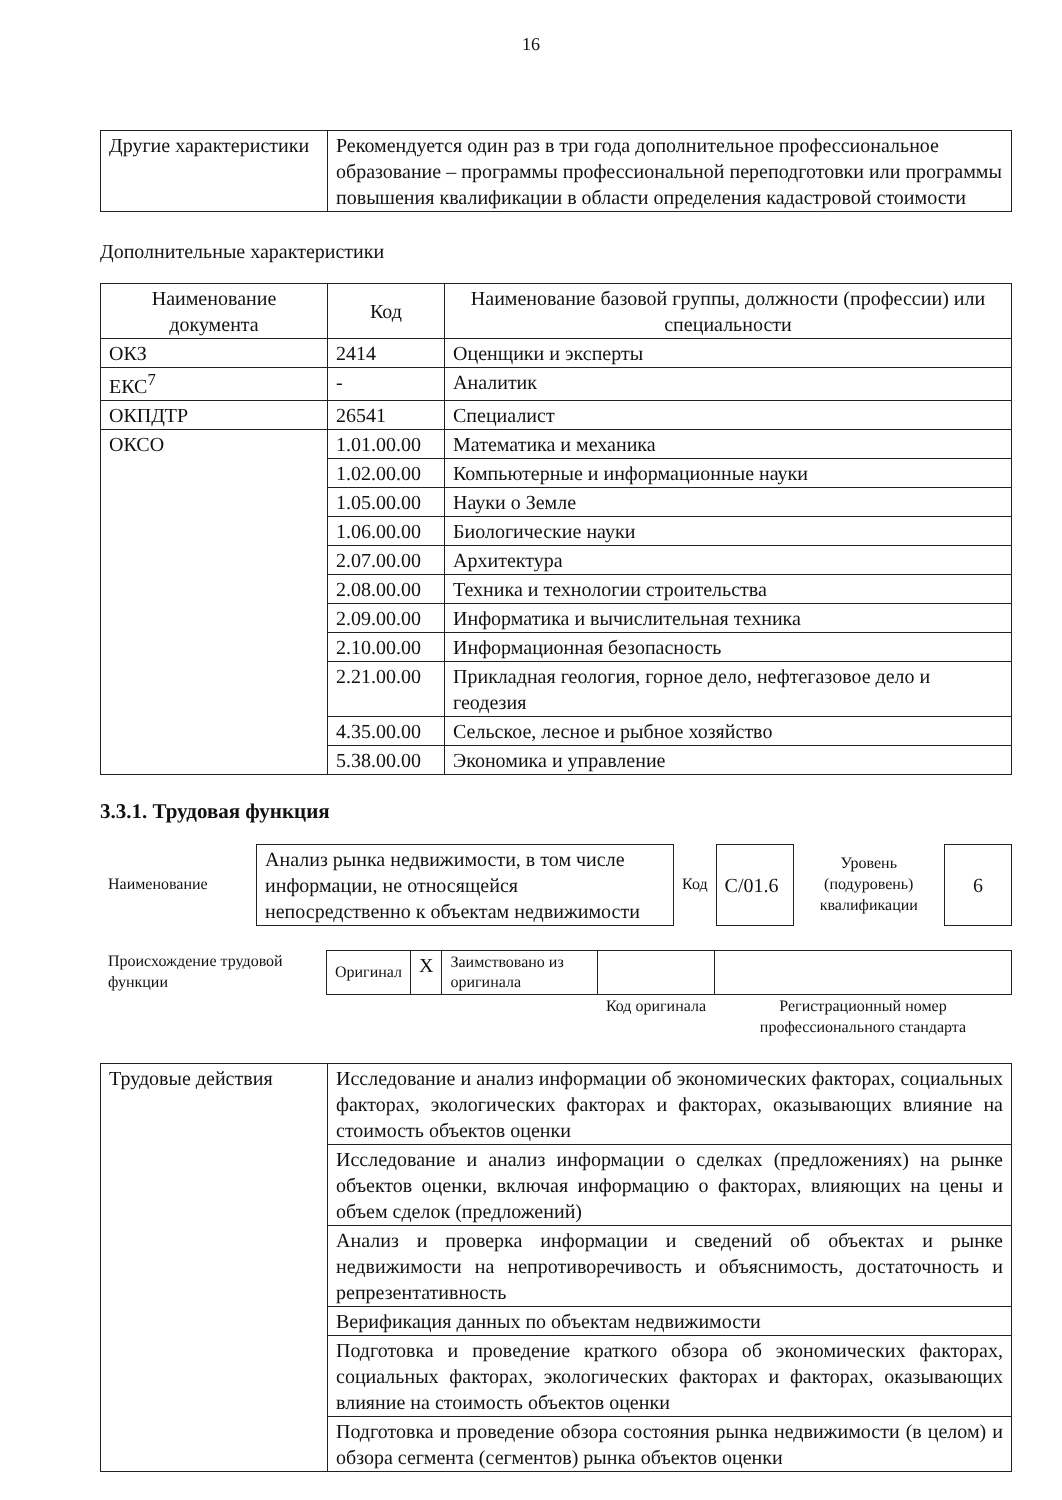16
| Другие характеристики | Рекомендуется один раз в три года дополнительное профессиональное образование – программы профессиональной переподготовки или программы повышения квалификации в области определения кадастровой стоимости |
Дополнительные характеристики
| Наименование документа | Код | Наименование базовой группы, должности (профессии) или специальности |
| --- | --- | --- |
| ОКЗ | 2414 | Оценщики и эксперты |
| ЕКС<sup>7</sup> | - | Аналитик |
| ОКПДТР | 26541 | Специалист |
| ОКСО | 1.01.00.00 | Математика и механика |
| | 1.02.00.00 | Компьютерные и информационные науки |
| | 1.05.00.00 | Науки о Земле |
| | 1.06.00.00 | Биологические науки |
| | 2.07.00.00 | Архитектура |
| | 2.08.00.00 | Техника и технологии строительства |
| | 2.09.00.00 | Информатика и вычислительная техника |
| | 2.10.00.00 | Информационная безопасность |
| | 2.21.00.00 | Прикладная геология, горное дело, нефтегазовое дело и геодезия |
| | 4.35.00.00 | Сельское, лесное и рыбное хозяйство |
| | 5.38.00.00 | Экономика и управление |
3.3.1. Трудовая функция
| Наименование | Анализ рынка недвижимости, в том числе информации, не относящейся непосредственно к объектам недвижимости | Код | C/01.6 | Уровень (подуровень) квалификации | 6 |
| Происхождение трудовой функции | Оригинал | X | Заимствовано из оригинала | | |
| | | | | Код оригинала | Регистрационный номер профессионального стандарта |
| Трудовые действия | Исследование и анализ информации об экономических факторах, социальных факторах, экологических факторах и факторах, оказывающих влияние на стоимость объектов оценки |
| | Исследование и анализ информации о сделках (предложениях) на рынке объектов оценки, включая информацию о факторах, влияющих на цены и объем сделок (предложений) |
| | Анализ и проверка информации и сведений об объектах и рынке недвижимости на непротиворечивость и объяснимость, достаточность и репрезентативность |
| | Верификация данных по объектам недвижимости |
| | Подготовка и проведение краткого обзора об экономических факторах, социальных факторах, экологических факторах и факторах, оказывающих влияние на стоимость объектов оценки |
| | Подготовка и проведение обзора состояния рынка недвижимости (в целом) и обзора сегмента (сегментов) рынка объектов оценки |